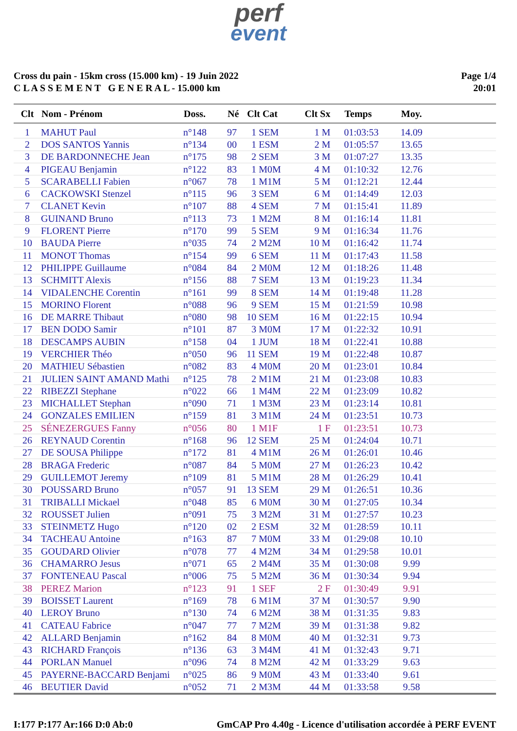perf
event
Cross du pain - 15km cross (15.000 km) - 19 Juin 2022
C L A S S E M E N T G E N E R A L - 15.000 km
Page 1/4
20:01
| Clt | Nom - Prénom | Doss. | Né | Clt Cat | Clt Sx | Temps | Moy. |
| --- | --- | --- | --- | --- | --- | --- | --- |
| 1 | MAHUT Paul | n°148 | 97 | 1 SEM | 1 M | 01:03:53 | 14.09 |
| 2 | DOS SANTOS Yannis | n°134 | 00 | 1 ESM | 2 M | 01:05:57 | 13.65 |
| 3 | DE BARDONNECHE Jean | n°175 | 98 | 2 SEM | 3 M | 01:07:27 | 13.35 |
| 4 | PIGEAU Benjamin | n°122 | 83 | 1 M0M | 4 M | 01:10:32 | 12.76 |
| 5 | SCARABELLI Fabien | n°067 | 78 | 1 M1M | 5 M | 01:12:21 | 12.44 |
| 6 | CACKOWSKI Stenzel | n°115 | 96 | 3 SEM | 6 M | 01:14:49 | 12.03 |
| 7 | CLANET Kevin | n°107 | 88 | 4 SEM | 7 M | 01:15:41 | 11.89 |
| 8 | GUINAND Bruno | n°113 | 73 | 1 M2M | 8 M | 01:16:14 | 11.81 |
| 9 | FLORENT Pierre | n°170 | 99 | 5 SEM | 9 M | 01:16:34 | 11.76 |
| 10 | BAUDA Pierre | n°035 | 74 | 2 M2M | 10 M | 01:16:42 | 11.74 |
| 11 | MONOT Thomas | n°154 | 99 | 6 SEM | 11 M | 01:17:43 | 11.58 |
| 12 | PHILIPPE Guillaume | n°084 | 84 | 2 M0M | 12 M | 01:18:26 | 11.48 |
| 13 | SCHMITT Alexis | n°156 | 88 | 7 SEM | 13 M | 01:19:23 | 11.34 |
| 14 | VIDALENCHE Corentin | n°161 | 99 | 8 SEM | 14 M | 01:19:48 | 11.28 |
| 15 | MORINO Florent | n°088 | 96 | 9 SEM | 15 M | 01:21:59 | 10.98 |
| 16 | DE MARRE Thibaut | n°080 | 98 | 10 SEM | 16 M | 01:22:15 | 10.94 |
| 17 | BEN DODO Samir | n°101 | 87 | 3 M0M | 17 M | 01:22:32 | 10.91 |
| 18 | DESCAMPS AUBIN | n°158 | 04 | 1 JUM | 18 M | 01:22:41 | 10.88 |
| 19 | VERCHIER Théo | n°050 | 96 | 11 SEM | 19 M | 01:22:48 | 10.87 |
| 20 | MATHIEU Sébastien | n°082 | 83 | 4 M0M | 20 M | 01:23:01 | 10.84 |
| 21 | JULIEN SAINT AMAND Mathi | n°125 | 78 | 2 M1M | 21 M | 01:23:08 | 10.83 |
| 22 | RIBEZZI Stephane | n°022 | 66 | 1 M4M | 22 M | 01:23:09 | 10.82 |
| 23 | MICHALLET Stephan | n°090 | 71 | 1 M3M | 23 M | 01:23:14 | 10.81 |
| 24 | GONZALES EMILIEN | n°159 | 81 | 3 M1M | 24 M | 01:23:51 | 10.73 |
| 25 | SÉNEZERGUES Fanny | n°056 | 80 | 1 M1F | 1 F | 01:23:51 | 10.73 |
| 26 | REYNAUD Corentin | n°168 | 96 | 12 SEM | 25 M | 01:24:04 | 10.71 |
| 27 | DE SOUSA Philippe | n°172 | 81 | 4 M1M | 26 M | 01:26:01 | 10.46 |
| 28 | BRAGA Frederic | n°087 | 84 | 5 M0M | 27 M | 01:26:23 | 10.42 |
| 29 | GUILLEMOT Jeremy | n°109 | 81 | 5 M1M | 28 M | 01:26:29 | 10.41 |
| 30 | POUSSARD Bruno | n°057 | 91 | 13 SEM | 29 M | 01:26:51 | 10.36 |
| 31 | TRIBALLI Mickael | n°048 | 85 | 6 M0M | 30 M | 01:27:05 | 10.34 |
| 32 | ROUSSET Julien | n°091 | 75 | 3 M2M | 31 M | 01:27:57 | 10.23 |
| 33 | STEINMETZ Hugo | n°120 | 02 | 2 ESM | 32 M | 01:28:59 | 10.11 |
| 34 | TACHEAU Antoine | n°163 | 87 | 7 M0M | 33 M | 01:29:08 | 10.10 |
| 35 | GOUDARD Olivier | n°078 | 77 | 4 M2M | 34 M | 01:29:58 | 10.01 |
| 36 | CHAMARRO Jesus | n°071 | 65 | 2 M4M | 35 M | 01:30:08 | 9.99 |
| 37 | FONTENEAU Pascal | n°006 | 75 | 5 M2M | 36 M | 01:30:34 | 9.94 |
| 38 | PEREZ Marion | n°123 | 91 | 1 SEF | 2 F | 01:30:49 | 9.91 |
| 39 | BOISSET Laurent | n°169 | 78 | 6 M1M | 37 M | 01:30:57 | 9.90 |
| 40 | LEROY Bruno | n°130 | 74 | 6 M2M | 38 M | 01:31:35 | 9.83 |
| 41 | CATEAU Fabrice | n°047 | 77 | 7 M2M | 39 M | 01:31:38 | 9.82 |
| 42 | ALLARD Benjamin | n°162 | 84 | 8 M0M | 40 M | 01:32:31 | 9.73 |
| 43 | RICHARD François | n°136 | 63 | 3 M4M | 41 M | 01:32:43 | 9.71 |
| 44 | PORLAN Manuel | n°096 | 74 | 8 M2M | 42 M | 01:33:29 | 9.63 |
| 45 | PAYERNE-BACCARD Benjami | n°025 | 86 | 9 M0M | 43 M | 01:33:40 | 9.61 |
| 46 | BEUTIER David | n°052 | 71 | 2 M3M | 44 M | 01:33:58 | 9.58 |
I:177 P:177 Ar:166 D:0 Ab:0 GmCAP Pro 4.40g - Licence d'utilisation accordée à PERF EVENT